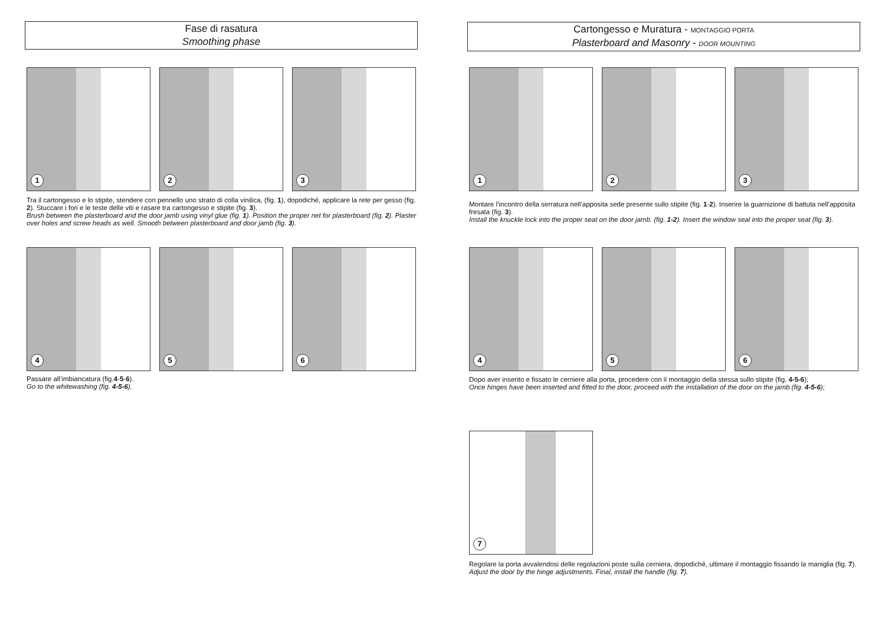Fase di rasatura
Smoothing phase
1 2 3
Tra il cartongesso e lo stipite, stendere con pennello uno strato di colla vinilica, (fig. 1), dopodiché, applicare la rete per gesso (fig. 2). Stuccare i fori e le teste delle viti e rasare tra cartongesso e stipite (fig. 3).
Brush between the plasterboard and the door jamb using vinyl glue (fig. 1). Position the proper net for plasterboard (fig. 2). Plaster over holes and screw heads as well. Smooth between plasterboard and door jamb (fig. 3).
4 5 6
Passare all’imbiancatura (fig.4-5-6).
Go to the whitewashing (fig. 4-5-6).
Cartongesso e Muratura - MONTAGGIO PORTA
Plasterboard and Masonry - DOOR MOUNTING
1 2 3
Montare l’incontro della serratura nell’apposita sede presente sullo stipite (fig. 1-2). Inserire la guarnizione di battuta nell’apposita fresata (fig. 3).
Install the knuckle lock into the proper seat on the door jamb. (fig. 1-2). Insert the window seal into the proper seat (fig. 3).
4 5 6
Dopo aver inserito e fissato le cerniere alla porta, procedere con il montaggio della stessa sullo stipite (fig. 4-5-6);
Once hinges have been inserted and fitted to the door, proceed with the installation of the door on the jamb (fig. 4-5-6);
7
Regolare la porta avvalendosi delle regolazioni poste sulla cerniera, dopodiché, ultimare il montaggio fissando la maniglia (fig. 7).
Adjust the door by the hinge adjustments. Final, install the handle (fig. 7).